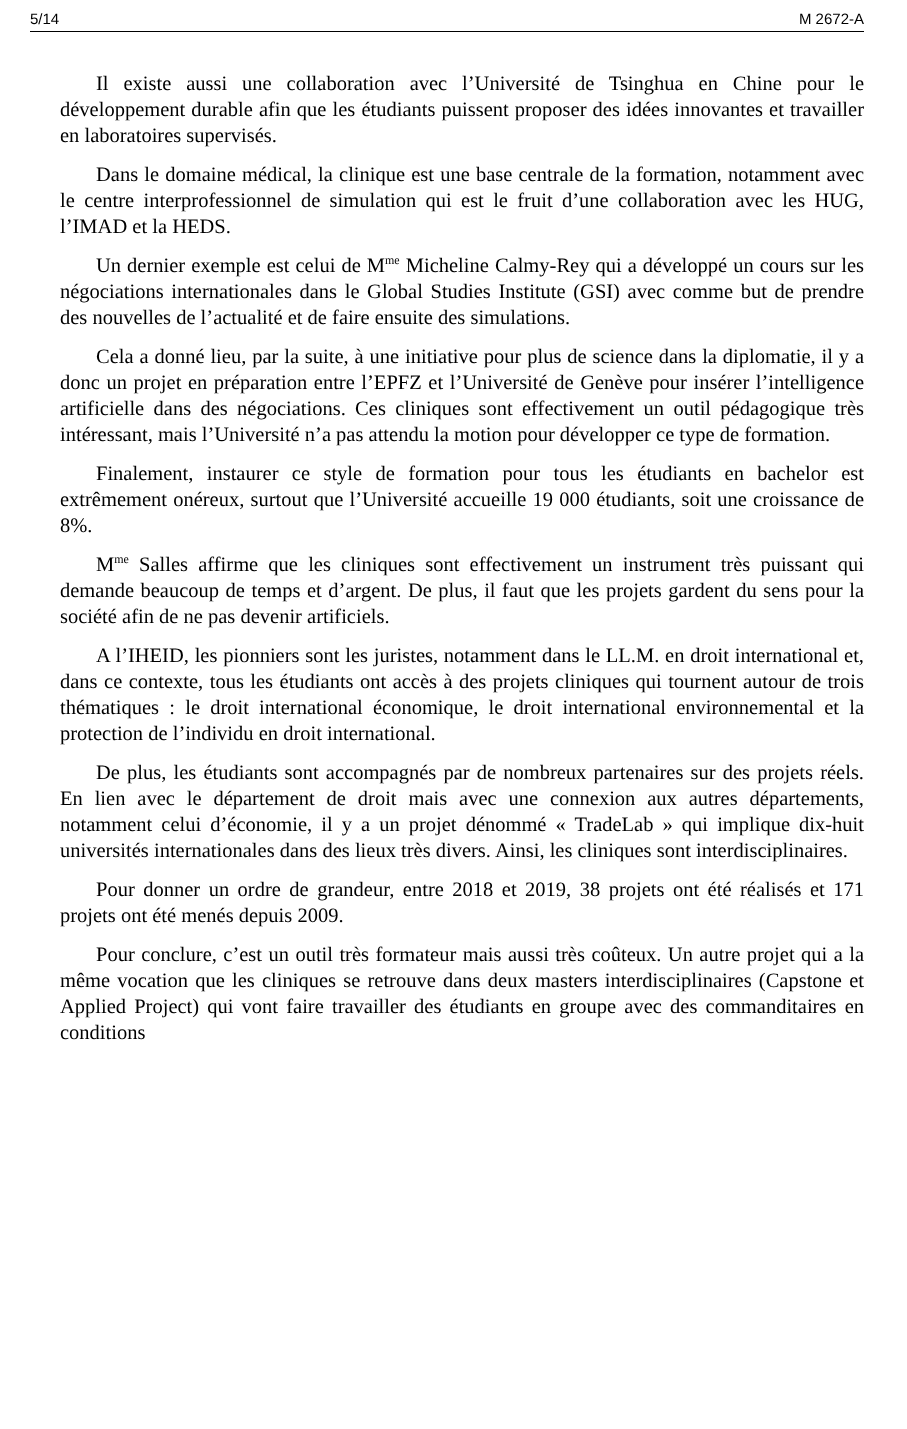5/14 M 2672-A
Il existe aussi une collaboration avec l’Université de Tsinghua en Chine pour le développement durable afin que les étudiants puissent proposer des idées innovantes et travailler en laboratoires supervisés.
Dans le domaine médical, la clinique est une base centrale de la formation, notamment avec le centre interprofessionnel de simulation qui est le fruit d’une collaboration avec les HUG, l’IMAD et la HEDS.
Un dernier exemple est celui de M<sup>me</sup> Micheline Calmy-Rey qui a développé un cours sur les négociations internationales dans le Global Studies Institute (GSI) avec comme but de prendre des nouvelles de l’actualité et de faire ensuite des simulations.
Cela a donné lieu, par la suite, à une initiative pour plus de science dans la diplomatie, il y a donc un projet en préparation entre l’EPFZ et l’Université de Genève pour insérer l’intelligence artificielle dans des négociations. Ces cliniques sont effectivement un outil pédagogique très intéressant, mais l’Université n’a pas attendu la motion pour développer ce type de formation.
Finalement, instaurer ce style de formation pour tous les étudiants en bachelor est extrêmement onéreux, surtout que l’Université accueille 19 000 étudiants, soit une croissance de 8%.
M<sup>me</sup> Salles affirme que les cliniques sont effectivement un instrument très puissant qui demande beaucoup de temps et d’argent. De plus, il faut que les projets gardent du sens pour la société afin de ne pas devenir artificiels.
A l’IHEID, les pionniers sont les juristes, notamment dans le LL.M. en droit international et, dans ce contexte, tous les étudiants ont accès à des projets cliniques qui tournent autour de trois thématiques : le droit international économique, le droit international environnemental et la protection de l’individu en droit international.
De plus, les étudiants sont accompagnés par de nombreux partenaires sur des projets réels. En lien avec le département de droit mais avec une connexion aux autres départements, notamment celui d’économie, il y a un projet dénommé « TradeLab » qui implique dix-huit universités internationales dans des lieux très divers. Ainsi, les cliniques sont interdisciplinaires.
Pour donner un ordre de grandeur, entre 2018 et 2019, 38 projets ont été réalisés et 171 projets ont été menés depuis 2009.
Pour conclure, c’est un outil très formateur mais aussi très coûteux. Un autre projet qui a la même vocation que les cliniques se retrouve dans deux masters interdisciplinaires (Capstone et Applied Project) qui vont faire travailler des étudiants en groupe avec des commanditaires en conditions